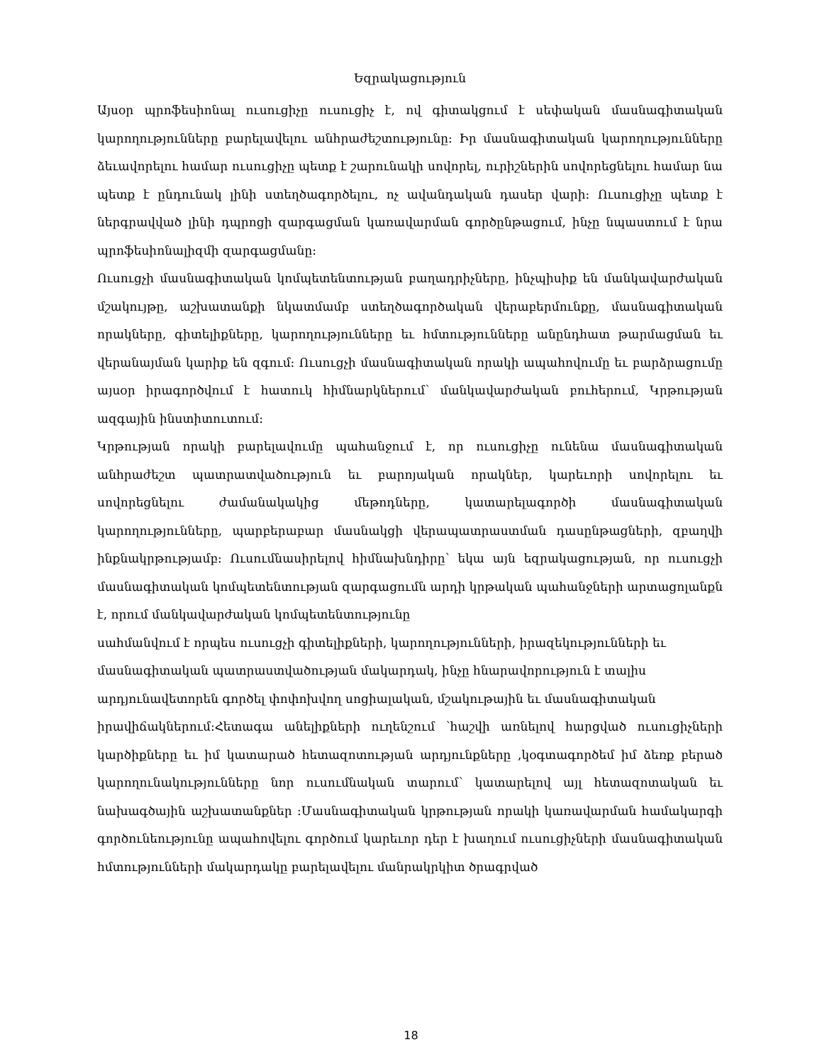Եզրակացություն
Այսօր պրոֆեսիոնալ ուսուցիչը ուսուցիչ է, ով գիտակցում է սեփական մասնագիտական կարողությունները բարելավելու անհրաժեշտությունը: Իր մասնագիտական կարողությունները ձեւավորելու համար ուսուցիչը պետք է շարունակի սովորել, ուրիշներին սովորեցնելու համար նա պետք է ընդունակ լինի ստեղծագործելու, ոչ ավանդական դասեր վարի: Ուսուցիչը պետք է ներգրավված լինի դպրոցի զարգացման կառավարման գործընթացում, ինչը նպաստում է նրա պրոֆեսիոնալիզմի զարգացմանը:
Ուսուցչի մասնագիտական կոմպետենտության բաղադրիչները, ինչպիսիք են մանկավարժական մշակույթը, աշխատանքի նկատմամբ ստեղծագործական վերաբերմունքը, մասնագիտական որակները, գիտելիքները, կարողությունները եւ հմտությունները անընդհատ թարմացման եւ վերանայման կարիք են զգում: Ուսուցչի մասնագիտական որակի ապահովումը եւ բարձրացումը այսօր իրագործվում է հատուկ հիմնարկներում՝ մանկավարժական բուհերում, Կրթության ազգային ինստիտուտում:
Կրթության որակի բարելավումը պահանջում է, որ ուսուցիչը ունենա մասնագիտական անհրաժեշտ պատրատվածություն եւ բարոյական որակներ, կարեւորի սովորելու եւ սովորեցնելու ժամանակակից մեթոդները, կատարելագործի մասնագիտական կարողությունները, պարբերաբար մասնակցի վերապատրաստման դասընթացների, զբաղվի ինքնակրթությամբ: Ուսումնասիրելով հիմնախնդիրը՝ եկա այն եզրակացության, որ ուսուցչի մասնագիտական կոմպետենտության զարգացումն արդի կրթական պահանջների արտացոլանքն է, որում մանկավարժական կոմպետենտությունը
սահմանվում է որպես ուսուցչի գիտելիքների, կարողությունների, իրազեկությունների եւ
մասնագիտական պատրաստվածության մակարդակ, ինչը հնարավորություն է տալիս
արդյունավետորեն գործել փոփոխվող սոցիալական, մշակութային եւ մասնագիտական
իրավիճակներում:Հետագա անելիքների ուղենշում ՝հաշվի առնելով հարցված ուսուցիչների կարծիքները եւ իմ կատարած հետազոտության արդյունքները ,կօգտագործեմ իմ ձեռք բերած կարողունակությունները նոր ուսումնական տարում՝ կատարելով այլ հետազոտական եւ նախագծային աշխատանքներ :Մասնագիտական կրթության որակի կառավարման համակարգի գործունեությունը ապահովելու գործում կարեւոր դեր է խաղում ուսուցիչների մասնագիտական հմտությունների մակարդակը բարելավելու մանրակրկիտ ծրագրված
18